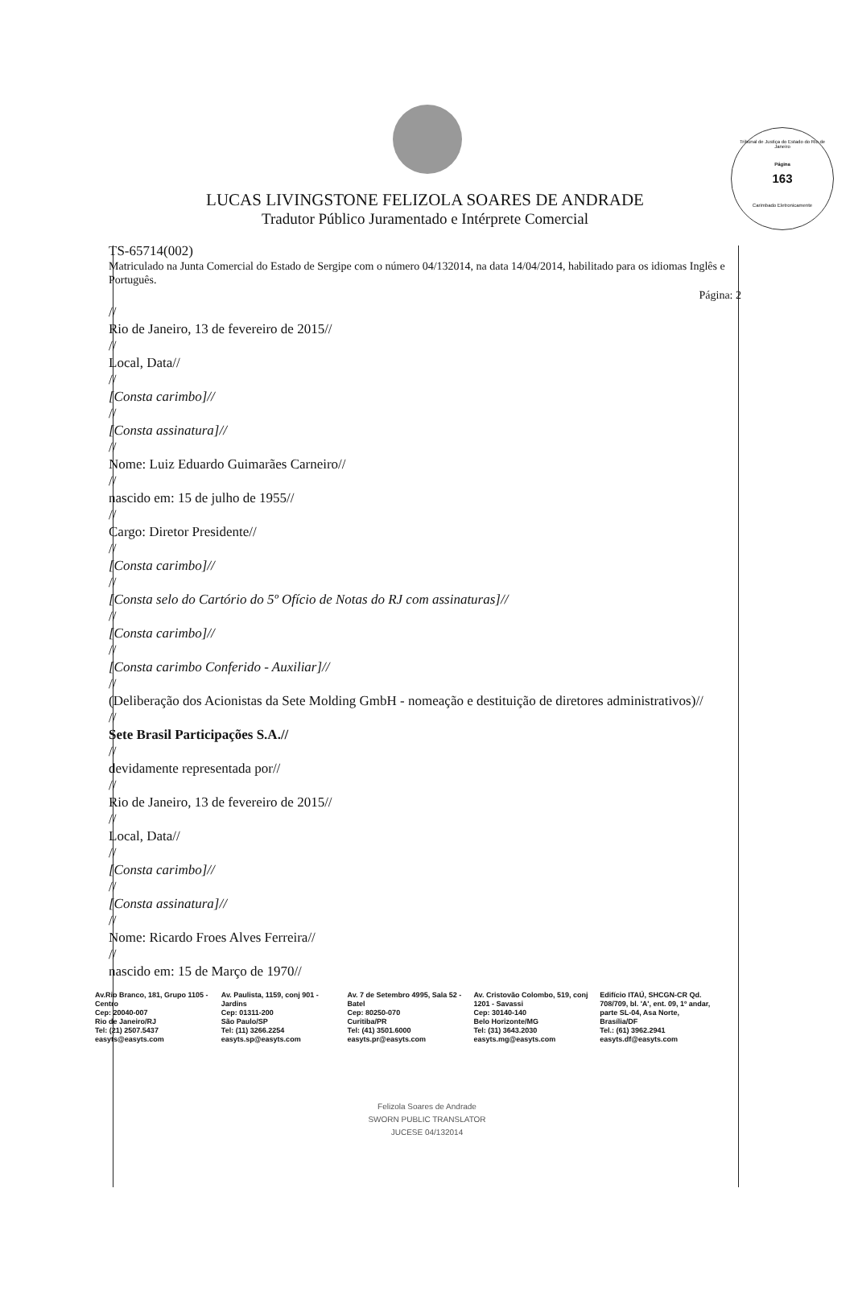Tribunal de Justiça do Estado do Rio de Janeiro
Página
163
Carimbado Eletronicamente
LUCAS LIVINGSTONE FELIZOLA SOARES DE ANDRADE
Tradutor Público Juramentado e Intérprete Comercial
TS-65714(002)
Matriculado na Junta Comercial do Estado de Sergipe com o número 04/132014, na data 14/04/2014, habilitado para os idiomas Inglês e Português.
Página: 2
//
Rio de Janeiro, 13 de fevereiro de 2015//
//
Local, Data//
//
[Consta carimbo]//
//
[Consta assinatura]//
//
Nome: Luiz Eduardo Guimarães Carneiro//
//
nascido em: 15 de julho de 1955//
//
Cargo: Diretor Presidente//
//
[Consta carimbo]//
//
[Consta selo do Cartório do 5º Ofício de Notas do RJ com assinaturas]//
//
[Consta carimbo]//
//
[Consta carimbo Conferido - Auxiliar]//
//
(Deliberação dos Acionistas da Sete Molding GmbH - nomeação e destituição de diretores administrativos)//
//
Sete Brasil Participações S.A.//
//
devidamente representada por//
//
Rio de Janeiro, 13 de fevereiro de 2015//
//
Local, Data//
//
[Consta carimbo]//
//
[Consta assinatura]//
//
Nome: Ricardo Froes Alves Ferreira//
//
nascido em: 15 de Março de 1970//
Av.Rio Branco, 181, Grupo 1105 - Centro
Cep: 20040-007
Rio de Janeiro/RJ
Tel: (21) 2507.5437
easyts@easyts.com
Av. Paulista, 1159, conj 901 - Jardins
Cep: 01311-200
São Paulo/SP
Tel: (11) 3266.2254
easyts.sp@easyts.com
Av. 7 de Setembro 4995, Sala 52 - Batel
Cep: 80250-070
Curitiba/PR
Tel: (41) 3501.6000
easyts.pr@easyts.com
Av. Cristovão Colombo, 519, conj 1201 - Savassi
Cep: 30140-140
Belo Horizonte/MG
Tel: (31) 3643.2030
easyts.mg@easyts.com
Edifício ITAÚ, SHCGN-CR Qd. 708/709, bl. 'A', ent. 09, 1º andar, parte SL-04, Asa Norte, Brasília/DF
Tel.: (61) 3962.2941
easyts.df@easyts.com
Felizola Soares de Andrade
SWORN PUBLIC TRANSLATOR
JUCESE 04/132014